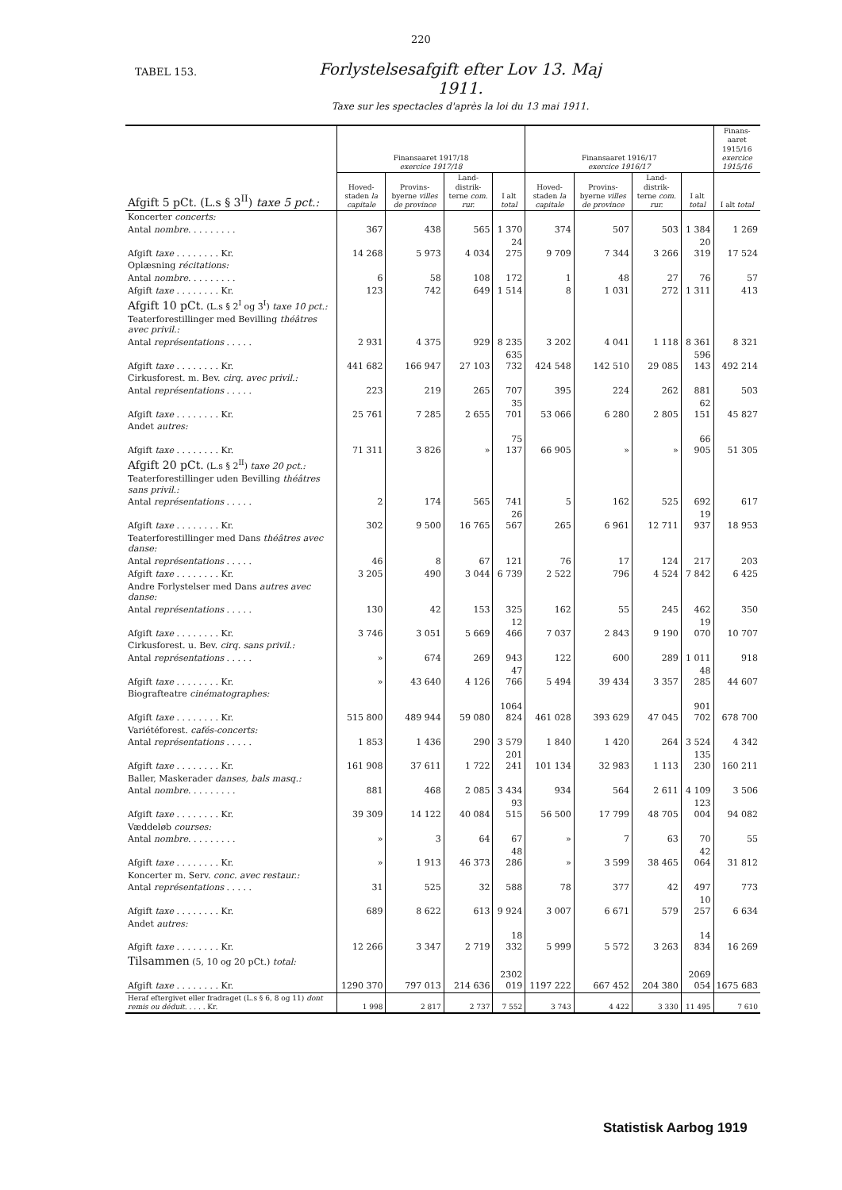220
TABEL 153.
Forlystelsesafgift efter Lov 13. Maj 1911.
Taxe sur les spectacles d'après la loi du 13 mai 1911.
| Afgift 5 pCt. (L.s § 3<sup>II</sup>) taxe 5 pct.: | Finansaaret 1917/18 exercice 1917/18 | | | | Finansaaret 1916/17 exercice 1916/17 | | | | Finans-aaret 1915/16 exercice 1915/16 |
| --- | --- | --- | --- | --- | --- | --- | --- | --- | --- |
| | Hoved-staden la capitale | Provins-byerne villes de province | Land-distrik-terne com. rur. | I alt total | Hoved-staden la capitale | Provins-byerne villes de province | Land-distrik-terne com. rur. | I alt total | I alt total |
| Koncerter concerts: | | | | | | | | | |
| Antal nombre . . . . . . . . . | 367 | 438 | 565 | 1 370 | 374 | 507 | 503 | 1 384 | 1 269 |
| Afgift taxe . . . . . . . . Kr. | 14 268 | 5 973 | 4 034 | 24 275 | 9 709 | 7 344 | 3 266 | 20 319 | 17 524 |
| Oplæsning récitations: | | | | | | | | | |
| Antal nombre . . . . . . . . . | 6 | 58 | 108 | 172 | 1 | 48 | 27 | 76 | 57 |
| Afgift taxe . . . . . . . . Kr. | 123 | 742 | 649 | 1 514 | 8 | 1 031 | 272 | 1 311 | 413 |
| Afgift 10 pCt. (L.s § 2<sup>I</sup> og 3<sup>I</sup>) taxe 10 pct.: | | | | | | | | | |
| Teaterforestillinger med Bevilling théâtres avec privil.: | | | | | | | | | |
| Antal représentations . . . . . | 2 931 | 4 375 | 929 | 8 235 | 3 202 | 4 041 | 1 118 | 8 361 | 8 321 |
| Afgift taxe . . . . . . . . Kr. | 441 682 | 166 947 | 27 103 | 635 732 | 424 548 | 142 510 | 29 085 | 596 143 | 492 214 |
| Cirkusforest. m. Bev. cirq. avec privil.: | | | | | | | | | |
| Antal représentations . . . . . | 223 | 219 | 265 | 707 | 395 | 224 | 262 | 881 | 503 |
| Afgift taxe . . . . . . . . Kr. | 25 761 | 7 285 | 2 655 | 35 701 | 53 066 | 6 280 | 2 805 | 62 151 | 45 827 |
| Andet autres: | | | | | | | | | |
| Afgift taxe . . . . . . . . Kr. | 71 311 | 3 826 | » | 75 137 | 66 905 | » | » | 66 905 | 51 305 |
| Afgift 20 pCt. (L.s § 2<sup>II</sup>) taxe 20 pct.: | | | | | | | | | |
| Teaterforestillinger uden Bevilling théâtres sans privil.: | | | | | | | | | |
| Antal représentations . . . . . | 2 | 174 | 565 | 741 | 5 | 162 | 525 | 692 | 617 |
| Afgift taxe . . . . . . . . Kr. | 302 | 9 500 | 16 765 | 26 567 | 265 | 6 961 | 12 711 | 19 937 | 18 953 |
| Teaterforestillinger med Dans théâtres avec danse: | | | | | | | | | |
| Antal représentations . . . . . | 46 | 8 | 67 | 121 | 76 | 17 | 124 | 217 | 203 |
| Afgift taxe . . . . . . . . Kr. | 3 205 | 490 | 3 044 | 6 739 | 2 522 | 796 | 4 524 | 7 842 | 6 425 |
| Andre Forlystelser med Dans autres avec danse: | | | | | | | | | |
| Antal représentations . . . . . | 130 | 42 | 153 | 325 | 162 | 55 | 245 | 462 | 350 |
| Afgift taxe . . . . . . . . Kr. | 3 746 | 3 051 | 5 669 | 12 466 | 7 037 | 2 843 | 9 190 | 19 070 | 10 707 |
| Cirkusforest. u. Bev. cirq. sans privil.: | | | | | | | | | |
| Antal représentations . . . . . | » | 674 | 269 | 943 | 122 | 600 | 289 | 1 011 | 918 |
| Afgift taxe . . . . . . . . Kr. | » | 43 640 | 4 126 | 47 766 | 5 494 | 39 434 | 3 357 | 48 285 | 44 607 |
| Biografteatre cinématographes: | | | | | | | | | |
| Afgift taxe . . . . . . . . Kr. | 515 800 | 489 944 | 59 080 | 1064 824 | 461 028 | 393 629 | 47 045 | 901 702 | 678 700 |
| Variétéforest. cafés-concerts: | | | | | | | | | |
| Antal représentations . . . . . | 1 853 | 1 436 | 290 | 3 579 | 1 840 | 1 420 | 264 | 3 524 | 4 342 |
| Afgift taxe . . . . . . . . Kr. | 161 908 | 37 611 | 1 722 | 201 241 | 101 134 | 32 983 | 1 113 | 135 230 | 160 211 |
| Baller, Maskerader danses, bals masq.: | | | | | | | | | |
| Antal nombre . . . . . . . . . | 881 | 468 | 2 085 | 3 434 | 934 | 564 | 2 611 | 4 109 | 3 506 |
| Afgift taxe . . . . . . . . Kr. | 39 309 | 14 122 | 40 084 | 93 515 | 56 500 | 17 799 | 48 705 | 123 004 | 94 082 |
| Væddeløb courses: | | | | | | | | | |
| Antal nombre . . . . . . . . . | » | 3 | 64 | 67 | » | 7 | 63 | 70 | 55 |
| Afgift taxe . . . . . . . . Kr. | » | 1 913 | 46 373 | 48 286 | » | 3 599 | 38 465 | 42 064 | 31 812 |
| Koncerter m. Serv. conc. avec restaur.: | | | | | | | | | |
| Antal représentations . . . . . | 31 | 525 | 32 | 588 | 78 | 377 | 42 | 497 | 773 |
| Afgift taxe . . . . . . . . Kr. | 689 | 8 622 | 613 | 9 924 | 3 007 | 6 671 | 579 | 10 257 | 6 634 |
| Andet autres: | | | | | | | | | |
| Afgift taxe . . . . . . . . Kr. | 12 266 | 3 347 | 2 719 | 18 332 | 5 999 | 5 572 | 3 263 | 14 834 | 16 269 |
| Tilsammen (5, 10 og 20 pCt.) total: | | | | | | | | | |
| Afgift taxe . . . . . . . . Kr. | 1290 370 | 797 013 | 214 636 | 2302 019 | 1197 222 | 667 452 | 204 380 | 2069 054 | 1675 683 |
| Heraf eftergivet eller fradraget (L.s § 6, 8 og 11) dont remis ou déduit . . . . . Kr. | 1 998 | 2 817 | 2 737 | 7 552 | 3 743 | 4 422 | 3 330 | 11 495 | 7 610 |
Statistisk Aarbog 1919